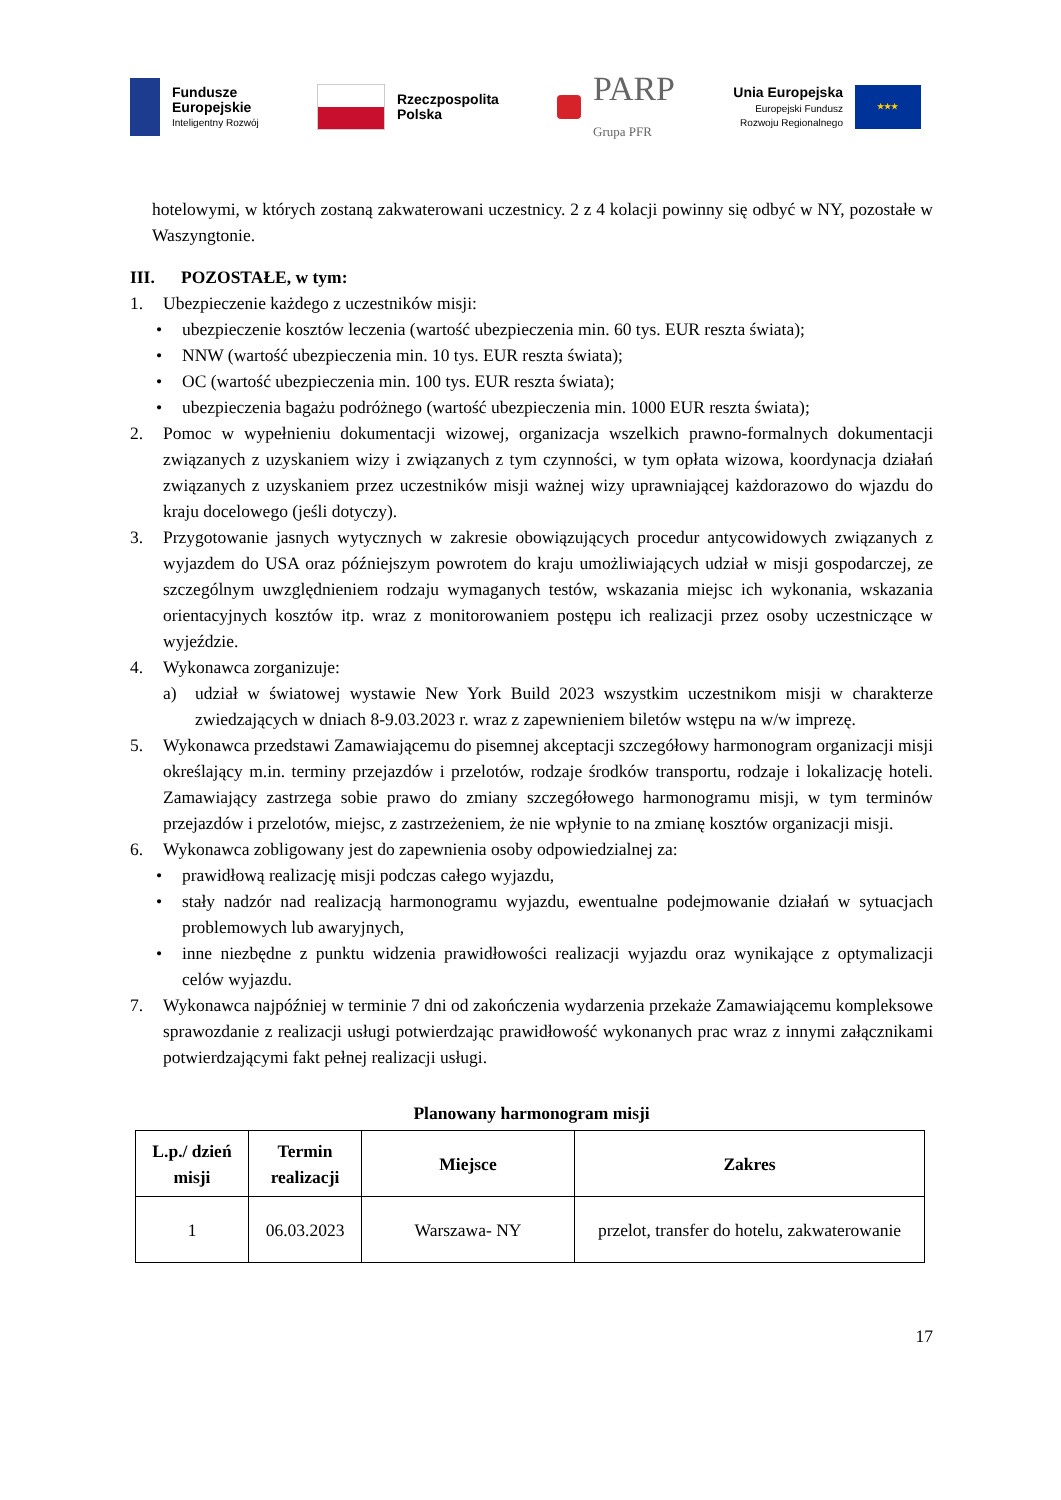Fundusze
Europejskie
Inteligentny Rozwój
Rzeczpospolita
Polska
PARP
Grupa PFR
Unia Europejska
Europejski Fundusz
Rozwoju Regionalnego
★★★
hotelowymi, w których zostaną zakwaterowani uczestnicy. 2 z 4 kolacji powinny się odbyć w NY, pozostałe w Waszyngtonie.
III. POZOSTAŁE, w tym:
1. Ubezpieczenie każdego z uczestników misji:
• ubezpieczenie kosztów leczenia (wartość ubezpieczenia min. 60 tys. EUR reszta świata);
• NNW (wartość ubezpieczenia min. 10 tys. EUR reszta świata);
• OC (wartość ubezpieczenia min. 100 tys. EUR reszta świata);
• ubezpieczenia bagażu podróżnego (wartość ubezpieczenia min. 1000 EUR reszta świata);
2. Pomoc w wypełnieniu dokumentacji wizowej, organizacja wszelkich prawno-formalnych dokumentacji związanych z uzyskaniem wizy i związanych z tym czynności, w tym opłata wizowa, koordynacja działań związanych z uzyskaniem przez uczestników misji ważnej wizy uprawniającej każdorazowo do wjazdu do kraju docelowego (jeśli dotyczy).
3. Przygotowanie jasnych wytycznych w zakresie obowiązujących procedur antycowidowych związanych z wyjazdem do USA oraz późniejszym powrotem do kraju umożliwiających udział w misji gospodarczej, ze szczególnym uwzględnieniem rodzaju wymaganych testów, wskazania miejsc ich wykonania, wskazania orientacyjnych kosztów itp. wraz z monitorowaniem postępu ich realizacji przez osoby uczestniczące w wyjeździe.
4. Wykonawca zorganizuje:
a) udział w światowej wystawie New York Build 2023 wszystkim uczestnikom misji w charakterze zwiedzających w dniach 8-9.03.2023 r. wraz z zapewnieniem biletów wstępu na w/w imprezę.
5. Wykonawca przedstawi Zamawiającemu do pisemnej akceptacji szczegółowy harmonogram organizacji misji określający m.in. terminy przejazdów i przelotów, rodzaje środków transportu, rodzaje i lokalizację hoteli. Zamawiający zastrzega sobie prawo do zmiany szczegółowego harmonogramu misji, w tym terminów przejazdów i przelotów, miejsc, z zastrzeżeniem, że nie wpłynie to na zmianę kosztów organizacji misji.
6. Wykonawca zobligowany jest do zapewnienia osoby odpowiedzialnej za:
• prawidłową realizację misji podczas całego wyjazdu,
• stały nadzór nad realizacją harmonogramu wyjazdu, ewentualne podejmowanie działań w sytuacjach problemowych lub awaryjnych,
• inne niezbędne z punktu widzenia prawidłowości realizacji wyjazdu oraz wynikające z optymalizacji celów wyjazdu.
7. Wykonawca najpóźniej w terminie 7 dni od zakończenia wydarzenia przekaże Zamawiającemu kompleksowe sprawozdanie z realizacji usługi potwierdzając prawidłowość wykonanych prac wraz z innymi załącznikami potwierdzającymi fakt pełnej realizacji usługi.
Planowany harmonogram misji
| L.p./ dzień misji | Termin realizacji | Miejsce | Zakres |
| --- | --- | --- | --- |
| 1 | 06.03.2023 | Warszawa- NY | przelot, transfer do hotelu, zakwaterowanie |
17